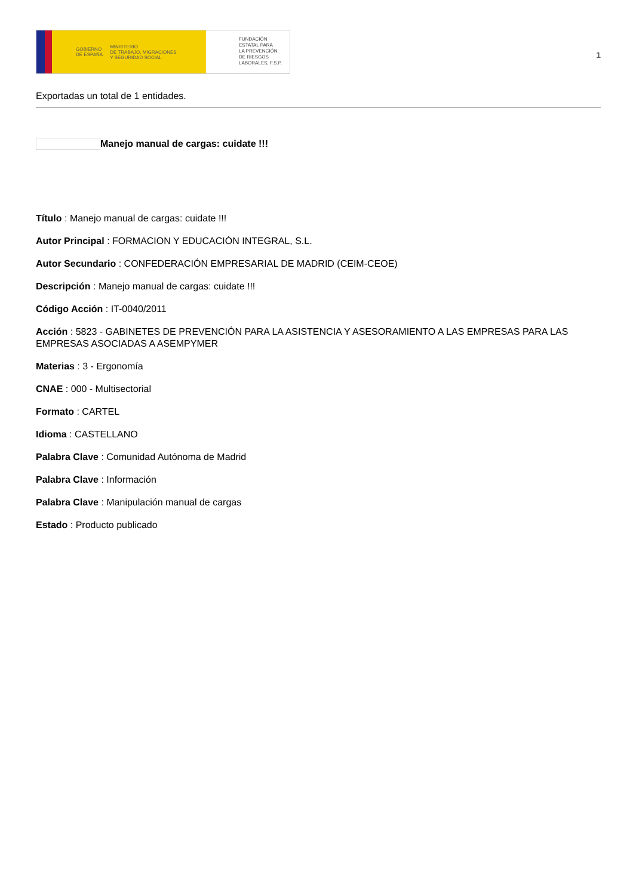GOBIERNO
DE ESPAÑA MINISTERIO
DE TRABAJO, MIGRACIONES
Y SEGURIDAD SOCIAL
FUNDACIÓN
ESTATAL PARA
LA PREVENCIÓN
DE RIESGOS
LABORALES, F.S.P.
1
Exportadas un total de 1 entidades.
Manejo manual de cargas: cuidate !!!
Título : Manejo manual de cargas: cuidate !!!
Autor Principal : FORMACION Y EDUCACIÓN INTEGRAL, S.L.
Autor Secundario : CONFEDERACIÓN EMPRESARIAL DE MADRID (CEIM-CEOE)
Descripción : Manejo manual de cargas: cuidate !!!
Código Acción : IT-0040/2011
Acción : 5823 - GABINETES DE PREVENCIÓN PARA LA ASISTENCIA Y ASESORAMIENTO A LAS EMPRESAS PARA LAS EMPRESAS ASOCIADAS A ASEMPYMER
Materias : 3 - Ergonomía
CNAE : 000 - Multisectorial
Formato : CARTEL
Idioma : CASTELLANO
Palabra Clave : Comunidad Autónoma de Madrid
Palabra Clave : Información
Palabra Clave : Manipulación manual de cargas
Estado : Producto publicado